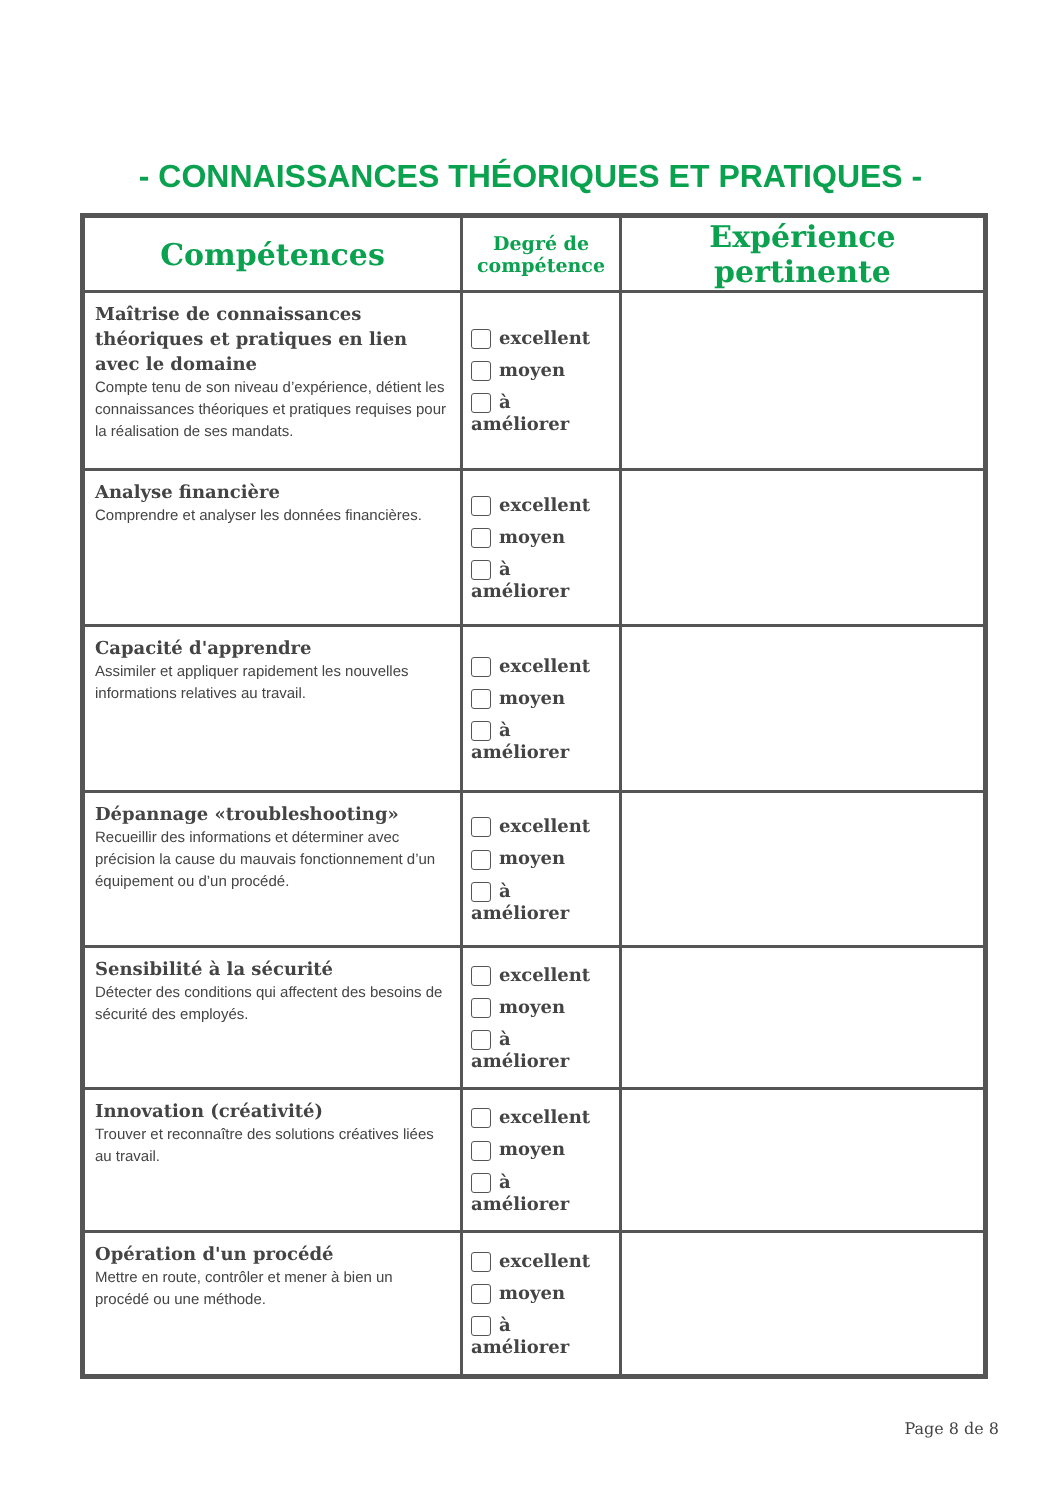- CONNAISSANCES THÉORIQUES ET PRATIQUES -
| Compétences | Degré de compétence | Expérience pertinente |
| --- | --- | --- |
| Maîtrise de connaissances théoriques et pratiques en lien avec le domaine Compte tenu de son niveau d’expérience, détient les connaissances théoriques et pratiques requises pour la réalisation de ses mandats. | excellent moyen à améliorer | |
| Analyse financière Comprendre et analyser les données financières. | excellent moyen à améliorer | |
| Capacité d'apprendre Assimiler et appliquer rapidement les nouvelles informations relatives au travail. | excellent moyen à améliorer | |
| Dépannage «troubleshooting» Recueillir des informations et déterminer avec précision la cause du mauvais fonctionnement d’un équipement ou d’un procédé. | excellent moyen à améliorer | |
| Sensibilité à la sécurité Détecter des conditions qui affectent des besoins de sécurité des employés. | excellent moyen à améliorer | |
| Innovation (créativité) Trouver et reconnaître des solutions créatives liées au travail. | excellent moyen à améliorer | |
| Opération d'un procédé Mettre en route, contrôler et mener à bien un procédé ou une méthode. | excellent moyen à améliorer | |
Page 8 de 8